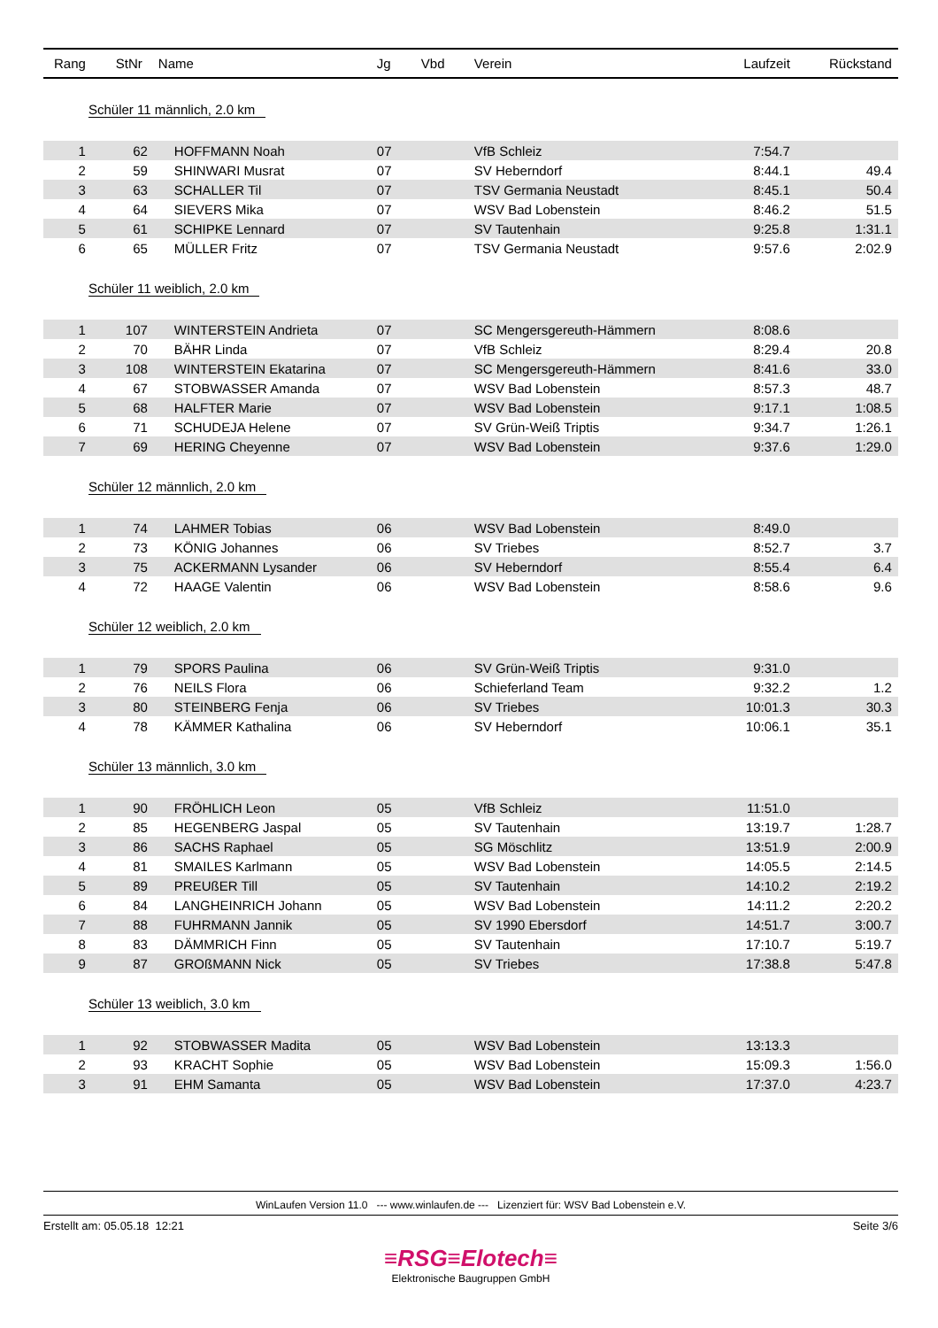| Rang | StNr | Name | Jg | Vbd | Verein | Laufzeit | Rückstand | |
| --- | --- | --- | --- | --- | --- | --- | --- | --- |
| Schüler 11 männlich, 2.0 km | | | | | | | | |
| 1 | 62 | HOFFMANN Noah | 07 | | VfB Schleiz | 7:54.7 | | |
| 2 | 59 | SHINWARI Musrat | 07 | | SV Heberndorf | 8:44.1 | 49.4 | |
| 3 | 63 | SCHALLER Til | 07 | | TSV Germania Neustadt | 8:45.1 | 50.4 | |
| 4 | 64 | SIEVERS Mika | 07 | | WSV Bad Lobenstein | 8:46.2 | 51.5 | |
| 5 | 61 | SCHIPKE Lennard | 07 | | SV Tautenhain | 9:25.8 | 1:31.1 | |
| 6 | 65 | MÜLLER Fritz | 07 | | TSV Germania Neustadt | 9:57.6 | 2:02.9 | |
| Schüler 11 weiblich, 2.0 km | | | | | | | | |
| 1 | 107 | WINTERSTEIN Andrieta | 07 | | SC Mengersgereuth-Hämmern | 8:08.6 | | |
| 2 | 70 | BÄHR Linda | 07 | | VfB Schleiz | 8:29.4 | 20.8 | |
| 3 | 108 | WINTERSTEIN Ekatarina | 07 | | SC Mengersgereuth-Hämmern | 8:41.6 | 33.0 | |
| 4 | 67 | STOBWASSER Amanda | 07 | | WSV Bad Lobenstein | 8:57.3 | 48.7 | |
| 5 | 68 | HALFTER Marie | 07 | | WSV Bad Lobenstein | 9:17.1 | 1:08.5 | |
| 6 | 71 | SCHUDEJA Helene | 07 | | SV Grün-Weiß Triptis | 9:34.7 | 1:26.1 | |
| 7 | 69 | HERING Cheyenne | 07 | | WSV Bad Lobenstein | 9:37.6 | 1:29.0 | |
| Schüler 12 männlich, 2.0 km | | | | | | | | |
| 1 | 74 | LAHMER Tobias | 06 | | WSV Bad Lobenstein | 8:49.0 | | |
| 2 | 73 | KÖNIG Johannes | 06 | | SV Triebes | 8:52.7 | 3.7 | |
| 3 | 75 | ACKERMANN Lysander | 06 | | SV Heberndorf | 8:55.4 | 6.4 | |
| 4 | 72 | HAAGE Valentin | 06 | | WSV Bad Lobenstein | 8:58.6 | 9.6 | |
| Schüler 12 weiblich, 2.0 km | | | | | | | | |
| 1 | 79 | SPORS Paulina | 06 | | SV Grün-Weiß Triptis | 9:31.0 | | |
| 2 | 76 | NEILS Flora | 06 | | Schieferland Team | 9:32.2 | 1.2 | |
| 3 | 80 | STEINBERG Fenja | 06 | | SV Triebes | 10:01.3 | 30.3 | |
| 4 | 78 | KÄMMER Kathalina | 06 | | SV Heberndorf | 10:06.1 | 35.1 | |
| Schüler 13 männlich, 3.0 km | | | | | | | | |
| 1 | 90 | FRÖHLICH Leon | 05 | | VfB Schleiz | 11:51.0 | | |
| 2 | 85 | HEGENBERG Jaspal | 05 | | SV Tautenhain | 13:19.7 | 1:28.7 | |
| 3 | 86 | SACHS Raphael | 05 | | SG Möschlitz | 13:51.9 | 2:00.9 | |
| 4 | 81 | SMAILES Karlmann | 05 | | WSV Bad Lobenstein | 14:05.5 | 2:14.5 | |
| 5 | 89 | PREUßER Till | 05 | | SV Tautenhain | 14:10.2 | 2:19.2 | |
| 6 | 84 | LANGHEINRICH Johann | 05 | | WSV Bad Lobenstein | 14:11.2 | 2:20.2 | |
| 7 | 88 | FUHRMANN Jannik | 05 | | SV 1990 Ebersdorf | 14:51.7 | 3:00.7 | |
| 8 | 83 | DÄMMRICH Finn | 05 | | SV Tautenhain | 17:10.7 | 5:19.7 | |
| 9 | 87 | GROßMANN Nick | 05 | | SV Triebes | 17:38.8 | 5:47.8 | |
| Schüler 13 weiblich, 3.0 km | | | | | | | | |
| 1 | 92 | STOBWASSER Madita | 05 | | WSV Bad Lobenstein | 13:13.3 | | |
| 2 | 93 | KRACHT Sophie | 05 | | WSV Bad Lobenstein | 15:09.3 | 1:56.0 | |
| 3 | 91 | EHM Samanta | 05 | | WSV Bad Lobenstein | 17:37.0 | 4:23.7 | |
WinLaufen Version 11.0 --- www.winlaufen.de --- Lizenziert für: WSV Bad Lobenstein e.V.
Erstellt am: 05.05.18 12:21 Seite 3/6
≡RSG≡Elotech≡
Elektronische Baugruppen GmbH